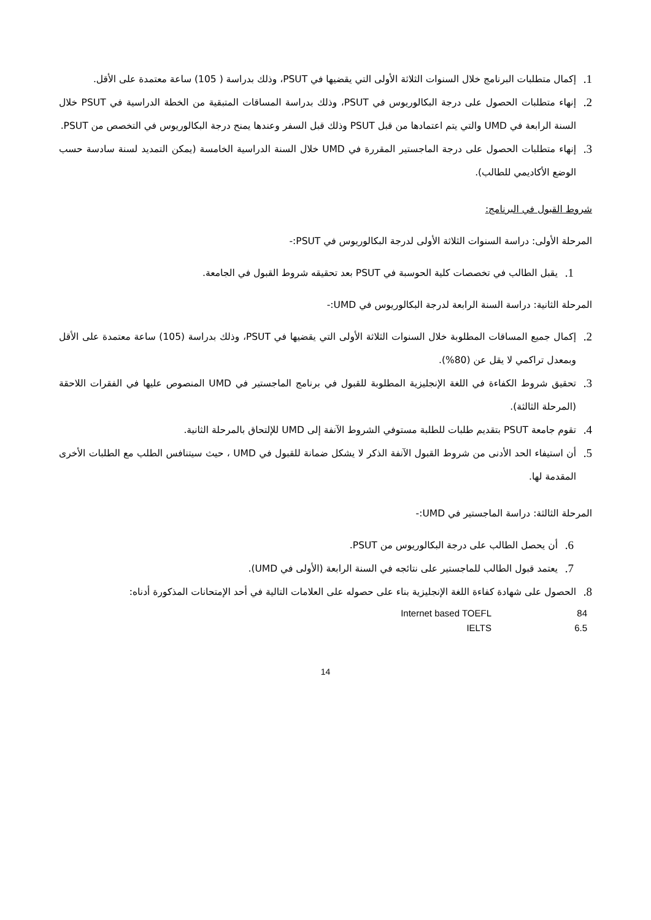1. إكمال متطلبات البرنامج خلال السنوات الثلاثة الأولى التي يقضيها في PSUT، وذلك بدراسة ( 105) ساعة معتمدة على الأقل.
2. إنهاء متطلبات الحصول على درجة البكالوريوس في PSUT، وذلك بدراسة المساقات المتبقية من الخطة الدراسية في PSUT خلال السنة الرابعة في UMD والتي يتم اعتمادها من قبل PSUT وذلك قبل السفر وعندها يمنح درجة البكالوريوس في التخصص من PSUT.
3. إنهاء متطلبات الحصول على درجة الماجستير المقررة في UMD خلال السنة الدراسية الخامسة (يمكن التمديد لسنة سادسة حسب الوضع الأكاديمي للطالب).
شروط القبول في البرنامج:
المرحلة الأولى: دراسة السنوات الثلاثة الأولى لدرجة البكالوريوس في PSUT:-
1. يقبل الطالب في تخصصات كلية الحوسبة في PSUT بعد تحقيقه شروط القبول في الجامعة.
المرحلة الثانية: دراسة السنة الرابعة لدرجة البكالوريوس في UMD:-
2. إكمال جميع المساقات المطلوبة خلال السنوات الثلاثة الأولى التي يقضيها في PSUT، وذلك بدراسة (105) ساعة معتمدة على الأقل وبمعدل تراكمي لا يقل عن (80%).
3. تحقيق شروط الكفاءة في اللغة الإنجليزية المطلوبة للقبول في برنامج الماجستير في UMD المنصوص عليها في الفقرات اللاحقة (المرحلة الثالثة).
4. تقوم جامعة PSUT بتقديم طلبات للطلبة مستوفي الشروط الآنفة إلى UMD للإلتحاق بالمرحلة الثانية.
5. أن استيفاء الحد الأدنى من شروط القبول الآنفة الذكر لا يشكل ضمانة للقبول في UMD ، حيث سيتنافس الطلب مع الطلبات الأخرى المقدمة لها.
المرحلة الثالثة: دراسة الماجستير في UMD:-
6. أن يحصل الطالب على درجة البكالوريوس من PSUT.
7. يعتمد قبول الطالب للماجستير على نتائجه في السنة الرابعة (الأولى في UMD).
8. الحصول على شهادة كفاءة اللغة الإنجليزية بناء على حصوله على العلامات التالية في أحد الإمتحانات المذكورة أدناه:
| Internet based TOEFL | 84 |
| IELTS | 6.5 |
14